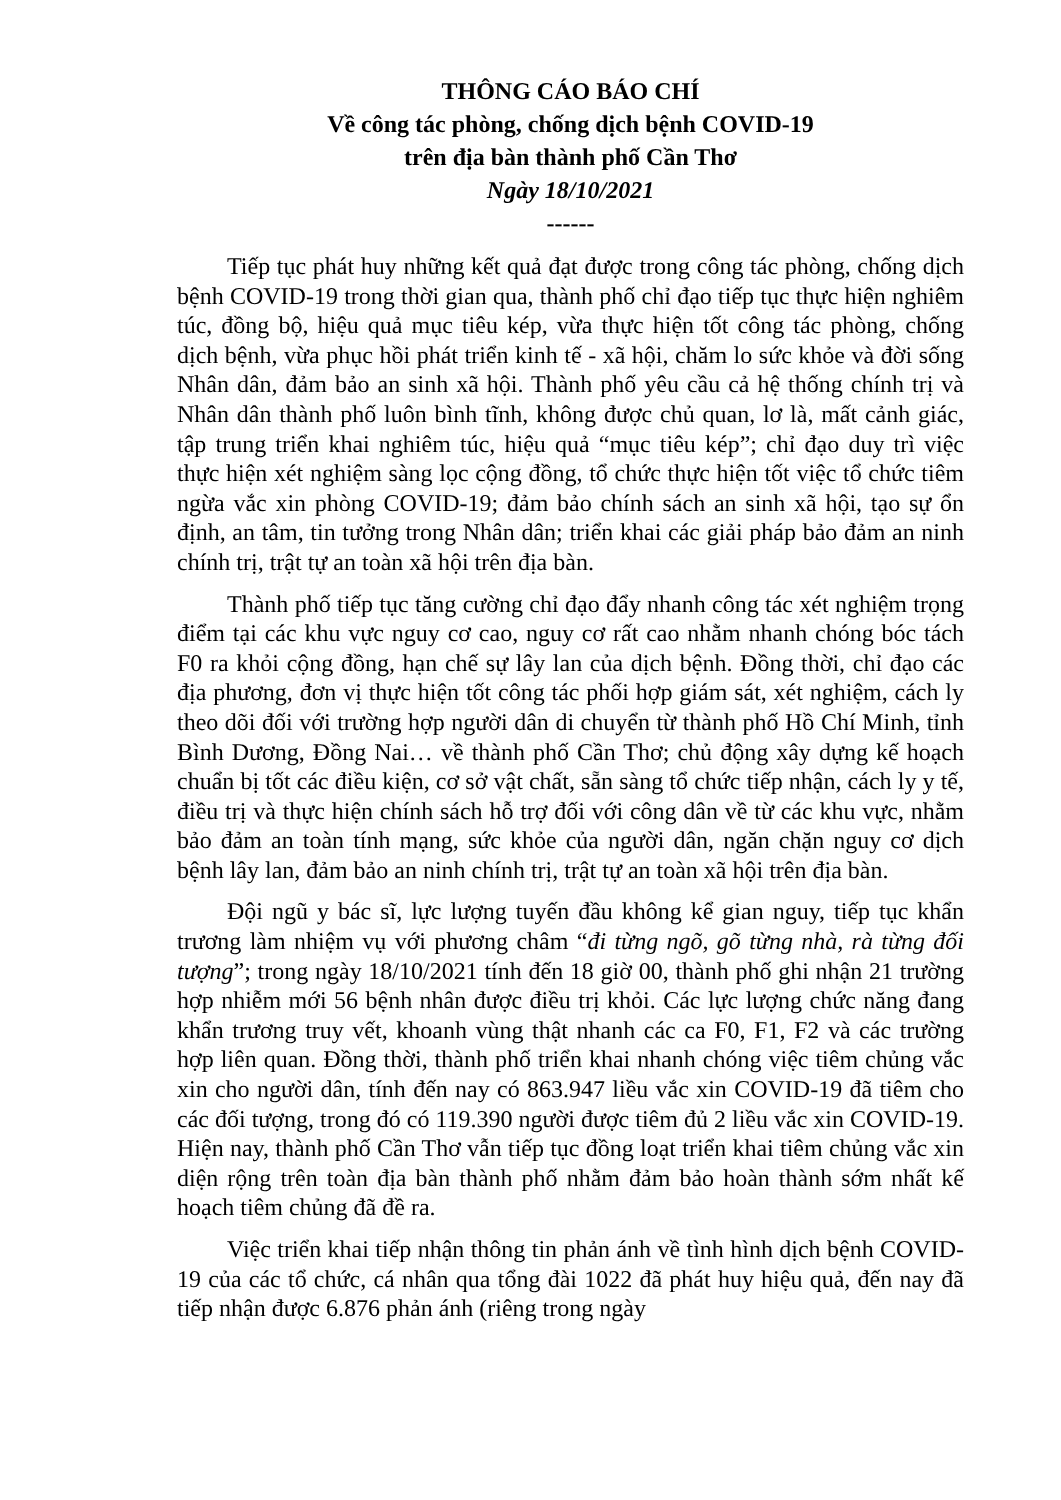THÔNG CÁO BÁO CHÍ
Về công tác phòng, chống dịch bệnh COVID-19
trên địa bàn thành phố Cần Thơ
Ngày 18/10/2021
------
Tiếp tục phát huy những kết quả đạt được trong công tác phòng, chống dịch bệnh COVID-19 trong thời gian qua, thành phố chỉ đạo tiếp tục thực hiện nghiêm túc, đồng bộ, hiệu quả mục tiêu kép, vừa thực hiện tốt công tác phòng, chống dịch bệnh, vừa phục hồi phát triển kinh tế - xã hội, chăm lo sức khỏe và đời sống Nhân dân, đảm bảo an sinh xã hội. Thành phố yêu cầu cả hệ thống chính trị và Nhân dân thành phố luôn bình tĩnh, không được chủ quan, lơ là, mất cảnh giác, tập trung triển khai nghiêm túc, hiệu quả “mục tiêu kép”; chỉ đạo duy trì việc thực hiện xét nghiệm sàng lọc cộng đồng, tổ chức thực hiện tốt việc tổ chức tiêm ngừa vắc xin phòng COVID-19; đảm bảo chính sách an sinh xã hội, tạo sự ổn định, an tâm, tin tưởng trong Nhân dân; triển khai các giải pháp bảo đảm an ninh chính trị, trật tự an toàn xã hội trên địa bàn.
Thành phố tiếp tục tăng cường chỉ đạo đẩy nhanh công tác xét nghiệm trọng điểm tại các khu vực nguy cơ cao, nguy cơ rất cao nhằm nhanh chóng bóc tách F0 ra khỏi cộng đồng, hạn chế sự lây lan của dịch bệnh. Đồng thời, chỉ đạo các địa phương, đơn vị thực hiện tốt công tác phối hợp giám sát, xét nghiệm, cách ly theo dõi đối với trường hợp người dân di chuyển từ thành phố Hồ Chí Minh, tỉnh Bình Dương, Đồng Nai… về thành phố Cần Thơ; chủ động xây dựng kế hoạch chuẩn bị tốt các điều kiện, cơ sở vật chất, sẵn sàng tổ chức tiếp nhận, cách ly y tế, điều trị và thực hiện chính sách hỗ trợ đối với công dân về từ các khu vực, nhằm bảo đảm an toàn tính mạng, sức khỏe của người dân, ngăn chặn nguy cơ dịch bệnh lây lan, đảm bảo an ninh chính trị, trật tự an toàn xã hội trên địa bàn.
Đội ngũ y bác sĩ, lực lượng tuyến đầu không kể gian nguy, tiếp tục khẩn trương làm nhiệm vụ với phương châm “đi từng ngõ, gõ từng nhà, rà từng đối tượng”; trong ngày 18/10/2021 tính đến 18 giờ 00, thành phố ghi nhận 21 trường hợp nhiễm mới 56 bệnh nhân được điều trị khỏi. Các lực lượng chức năng đang khẩn trương truy vết, khoanh vùng thật nhanh các ca F0, F1, F2 và các trường hợp liên quan. Đồng thời, thành phố triển khai nhanh chóng việc tiêm chủng vắc xin cho người dân, tính đến nay có 863.947 liều vắc xin COVID-19 đã tiêm cho các đối tượng, trong đó có 119.390 người được tiêm đủ 2 liều vắc xin COVID-19. Hiện nay, thành phố Cần Thơ vẫn tiếp tục đồng loạt triển khai tiêm chủng vắc xin diện rộng trên toàn địa bàn thành phố nhằm đảm bảo hoàn thành sớm nhất kế hoạch tiêm chủng đã đề ra.
Việc triển khai tiếp nhận thông tin phản ánh về tình hình dịch bệnh COVID-19 của các tổ chức, cá nhân qua tổng đài 1022 đã phát huy hiệu quả, đến nay đã tiếp nhận được 6.876 phản ánh (riêng trong ngày